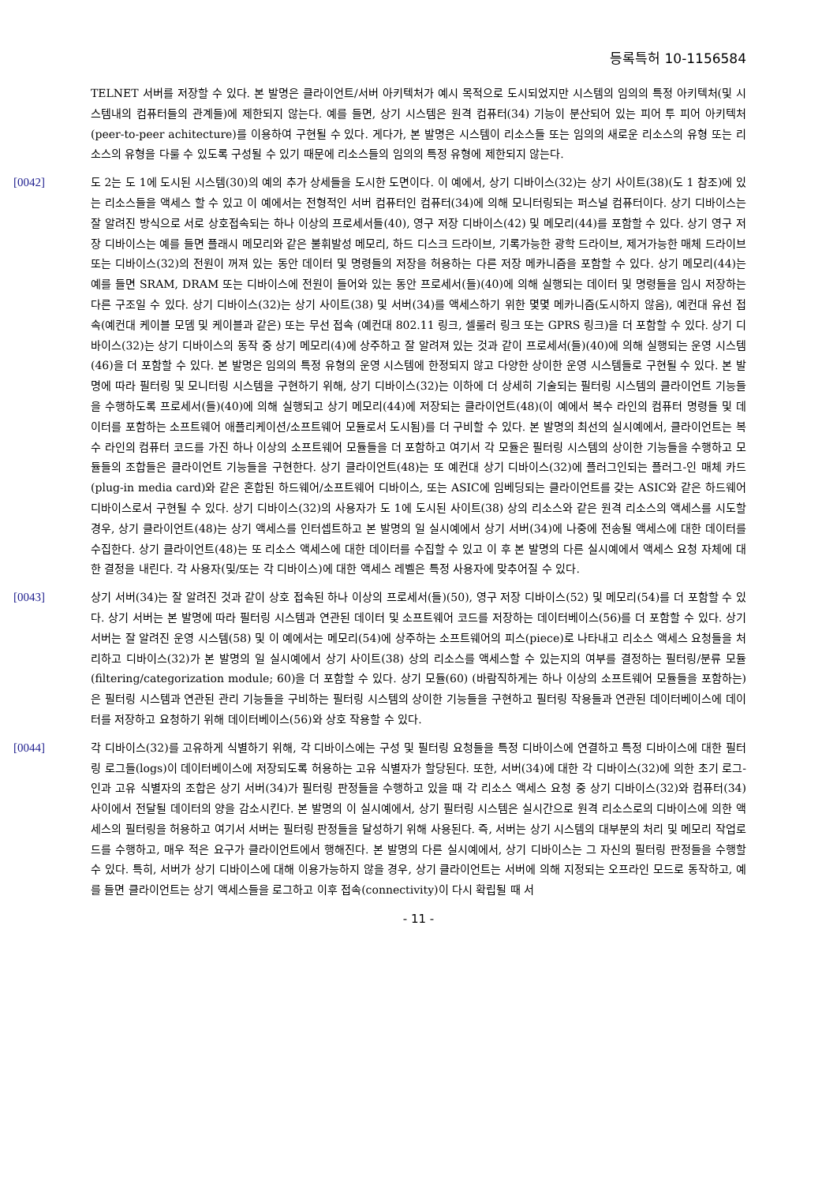등록특허 10-1156584
TELNET 서버를 저장할 수 있다. 본 발명은 클라이언트/서버 아키텍처가 예시 목적으로 도시되었지만 시스템의 임의의 특정 아키텍처(및 시스템내의 컴퓨터들의 관계들)에 제한되지 않는다. 예를 들면, 상기 시스템은 원격 컴퓨터(34) 기능이 분산되어 있는 피어 투 피어 아키텍처(peer-to-peer achitecture)를 이용하여 구현될 수 있다. 게다가, 본 발명은 시스템이 리소스들 또는 임의의 새로운 리소스의 유형 또는 리소스의 유형을 다룰 수 있도록 구성될 수 있기 때문에 리소스들의 임의의 특정 유형에 제한되지 않는다.
[0042] 도 2는 도 1에 도시된 시스템(30)의 예의 추가 상세들을 도시한 도면이다. 이 예에서, 상기 디바이스(32)는 상기 사이트(38)(도 1 참조)에 있는 리소스들을 액세스 할 수 있고 이 예에서는 전형적인 서버 컴퓨터인 컴퓨터(34)에 의해 모니터링되는 퍼스널 컴퓨터이다. 상기 디바이스는 잘 알려진 방식으로 서로 상호접속되는 하나 이상의 프로세서들(40), 영구 저장 디바이스(42) 및 메모리(44)를 포함할 수 있다. 상기 영구 저장 디바이스는 예를 들면 플래시 메모리와 같은 불휘발성 메모리, 하드 디스크 드라이브, 기록가능한 광학 드라이브, 제거가능한 매체 드라이브 또는 디바이스(32)의 전원이 꺼져 있는 동안 데이터 및 명령들의 저장을 허용하는 다른 저장 메카니즘을 포함할 수 있다. 상기 메모리(44)는 예를 들면 SRAM, DRAM 또는 디바이스에 전원이 들어와 있는 동안 프로세서(들)(40)에 의해 실행되는 데이터 및 명령들을 임시 저장하는 다른 구조일 수 있다. 상기 디바이스(32)는 상기 사이트(38) 및 서버(34)를 액세스하기 위한 몇몇 메카니즘(도시하지 않음), 예컨대 유선 접속(예컨대 케이블 모뎀 및 케이블과 같은) 또는 무선 접속 (예컨대 802.11 링크, 셀룰러 링크 또는 GPRS 링크)을 더 포함할 수 있다. 상기 디바이스(32)는 상기 디바이스의 동작 중 상기 메모리(4)에 상주하고 잘 알려져 있는 것과 같이 프로세서(들)(40)에 의해 실행되는 운영 시스템(46)을 더 포함할 수 있다. 본 발명은 임의의 특정 유형의 운영 시스템에 한정되지 않고 다양한 상이한 운영 시스템들로 구현될 수 있다. 본 발명에 따라 필터링 및 모니터링 시스템을 구현하기 위해, 상기 디바이스(32)는 이하에 더 상세히 기술되는 필터링 시스템의 클라이언트 기능들을 수행하도록 프로세서(들)(40)에 의해 실행되고 상기 메모리(44)에 저장되는 클라이언트(48)(이 예에서 복수 라인의 컴퓨터 명령들 및 데이터를 포함하는 소프트웨어 애플리케이션/소프트웨어 모듈로서 도시됨)를 더 구비할 수 있다. 본 발명의 최선의 실시예에서, 클라이언트는 복수 라인의 컴퓨터 코드를 가진 하나 이상의 소프트웨어 모듈들을 더 포함하고 여기서 각 모듈은 필터링 시스템의 상이한 기능들을 수행하고 모듈들의 조합들은 클라이언트 기능들을 구현한다. 상기 클라이언트(48)는 또 예컨대 상기 디바이스(32)에 플러그인되는 플러그-인 매체 카드(plug-in media card)와 같은 혼합된 하드웨어/소프트웨어 디바이스, 또는 ASIC에 임베딩되는 클라이언트를 갖는 ASIC와 같은 하드웨어 디바이스로서 구현될 수 있다. 상기 디바이스(32)의 사용자가 도 1에 도시된 사이트(38) 상의 리소스와 같은 원격 리소스의 액세스를 시도할 경우, 상기 클라이언트(48)는 상기 액세스를 인터셉트하고 본 발명의 일 실시예에서 상기 서버(34)에 나중에 전송될 액세스에 대한 데이터를 수집한다. 상기 클라이언트(48)는 또 리소스 액세스에 대한 데이터를 수집할 수 있고 이 후 본 발명의 다른 실시예에서 액세스 요청 자체에 대한 결정을 내린다. 각 사용자(및/또는 각 디바이스)에 대한 액세스 레벨은 특정 사용자에 맞추어질 수 있다.
[0043] 상기 서버(34)는 잘 알려진 것과 같이 상호 접속된 하나 이상의 프로세서(들)(50), 영구 저장 디바이스(52) 및 메모리(54)를 더 포함할 수 있다. 상기 서버는 본 발명에 따라 필터링 시스템과 연관된 데이터 및 소프트웨어 코드를 저장하는 데이터베이스(56)를 더 포함할 수 있다. 상기 서버는 잘 알려진 운영 시스템(58) 및 이 예에서는 메모리(54)에 상주하는 소프트웨어의 피스(piece)로 나타내고 리소스 액세스 요청들을 처리하고 디바이스(32)가 본 발명의 일 실시예에서 상기 사이트(38) 상의 리소스를 액세스할 수 있는지의 여부를 결정하는 필터링/분류 모듈(filtering/categorization module; 60)을 더 포함할 수 있다. 상기 모듈(60) (바람직하게는 하나 이상의 소프트웨어 모듈들을 포함하는)은 필터링 시스템과 연관된 관리 기능들을 구비하는 필터링 시스템의 상이한 기능들을 구현하고 필터링 작용들과 연관된 데이터베이스에 데이터를 저장하고 요청하기 위해 데이터베이스(56)와 상호 작용할 수 있다.
[0044] 각 디바이스(32)를 고유하게 식별하기 위해, 각 디바이스에는 구성 및 필터링 요청들을 특정 디바이스에 연결하고 특정 디바이스에 대한 필터링 로그들(logs)이 데이터베이스에 저장되도록 허용하는 고유 식별자가 할당된다. 또한, 서버(34)에 대한 각 디바이스(32)에 의한 초기 로그-인과 고유 식별자의 조합은 상기 서버(34)가 필터링 판정들을 수행하고 있을 때 각 리소스 액세스 요청 중 상기 디바이스(32)와 컴퓨터(34) 사이에서 전달될 데이터의 양을 감소시킨다. 본 발명의 이 실시예에서, 상기 필터링 시스템은 실시간으로 원격 리소스로의 디바이스에 의한 액세스의 필터링을 허용하고 여기서 서버는 필터링 판정들을 달성하기 위해 사용된다. 즉, 서버는 상기 시스템의 대부분의 처리 및 메모리 작업로드를 수행하고, 매우 적은 요구가 클라이언트에서 행해진다. 본 발명의 다른 실시예에서, 상기 디바이스는 그 자신의 필터링 판정들을 수행할 수 있다. 특히, 서버가 상기 디바이스에 대해 이용가능하지 않을 경우, 상기 클라이언트는 서버에 의해 지정되는 오프라인 모드로 동작하고, 예를 들면 클라이언트는 상기 액세스들을 로그하고 이후 접속(connectivity)이 다시 확립될 때 서
- 11 -